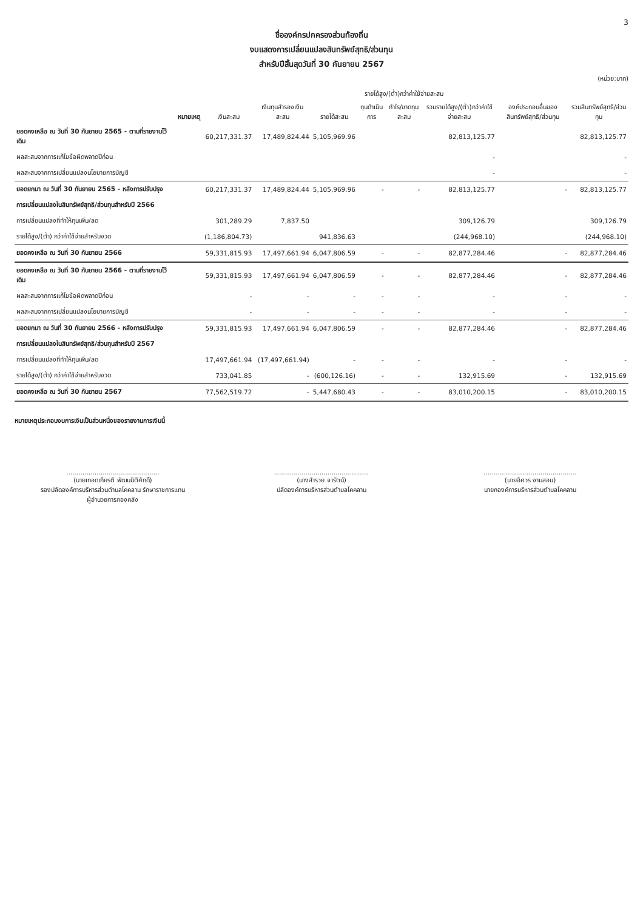3
ชื่อองค์กรปกครองส่วนท้องถิ่น
งบแสดงการเปลี่ยนแปลงสินทรัพย์สุทธิ/ส่วนทุน
สำหรับปีสิ้นสุดวันที่ 30 กันยายน 2567
(หน่วย:บาท)
| | หมายเหตุ | เงินสะสม | เงินทุนสำรองเงินสะสม | รายได้สูง/(ต่ำ)กว่าค่าใช้จ่ายสะสม | | | | องค์ประกอบอื่นของสินทรัพย์สุทธิ/ส่วนทุน | รวมสินทรัพย์สุทธิ/ส่วนทุน |
| --- | --- | --- | --- | --- | --- | --- | --- | --- | --- |
| | | | | รายได้สะสม | ทุนดำเนินการ | กำไร/ขาดทุนสะสม | รวมรายได้สูง/(ต่ำ)กว่าค่าใช้จ่ายสะสม | | |
| ยอดคงเหลือ ณ วันที่ 30 กันยายน 2565 - ตามที่รายงานไว้เดิม | | 60,217,331.37 | 17,489,824.44 | 5,105,969.96 | | | 82,813,125.77 | | 82,813,125.77 |
| ผลสะสมจากการแก้ไขข้อผิดพลาดปีก่อน | | | | | | | - | | - |
| ผลสะสมจากการเปลี่ยนแปลงนโยบายการบัญชี | | | | | | | - | | - |
| ยอดยกมา ณ วันที่ 30 กันยายน 2565 - หลังการปรับปรุง | | 60,217,331.37 | 17,489,824.44 | 5,105,969.96 | - | - | 82,813,125.77 | - | 82,813,125.77 |
| การเปลี่ยนแปลงในสินทรัพย์สุทธิ/ส่วนทุนสำหรับปี 2566 | | | | | | | | | |
| การเปลี่ยนแปลงที่ทำให้ทุนเพิ่ม/ลด | | 301,289.29 | 7,837.50 | | | | 309,126.79 | | 309,126.79 |
| รายได้สูง/(ต่ำ) กว่าค่าใช้จ่ายสำหรับงวด | | (1,186,804.73) | | 941,836.63 | | | (244,968.10) | | (244,968.10) |
| ยอดคงเหลือ ณ วันที่ 30 กันยายน 2566 | | 59,331,815.93 | 17,497,661.94 | 6,047,806.59 | - | - | 82,877,284.46 | - | 82,877,284.46 |
| ยอดคงเหลือ ณ วันที่ 30 กันยายน 2566 - ตามที่รายงานไว้เดิม | | 59,331,815.93 | 17,497,661.94 | 6,047,806.59 | - | - | 82,877,284.46 | - | 82,877,284.46 |
| ผลสะสมจากการแก้ไขข้อผิดพลาดปีก่อน | | - | - | - | - | - | - | - | - |
| ผลสะสมจากการเปลี่ยนแปลงนโยบายการบัญชี | | - | - | - | - | - | - | - | - |
| ยอดยกมา ณ วันที่ 30 กันยายน 2566 - หลังการปรับปรุง | | 59,331,815.93 | 17,497,661.94 | 6,047,806.59 | - | - | 82,877,284.46 | - | 82,877,284.46 |
| การเปลี่ยนแปลงในสินทรัพย์สุทธิ/ส่วนทุนสำหรับปี 2567 | | | | | | | | | |
| การเปลี่ยนแปลงที่ทำให้ทุนเพิ่ม/ลด | | 17,497,661.94 | (17,497,661.94) | - | - | - | - | - | - |
| รายได้สูง/(ต่ำ) กว่าค่าใช้จ่ายสำหรับงวด | | 733,041.85 | - | (600,126.16) | - | - | 132,915.69 | - | 132,915.69 |
| ยอดคงเหลือ ณ วันที่ 30 กันยายน 2567 | | 77,562,519.72 | - | 5,447,680.43 | - | - | 83,010,200.15 | - | 83,010,200.15 |
หมายเหตุประกอบงบการเงินเป็นส่วนหนึ่งของรายงานการเงินนี้
..............................................
(นายเทอดเกียรติ พัฒนนิติศักดิ์)
รองปลัดองค์การบริหารส่วนตำบลโคคลาน รักษาราชการแทน
ผู้อำนวยการกองคลัง
..............................................
(นางสำรวย จารัตน์)
ปลัดองค์การบริหารส่วนตำบลโคคลาน
..............................................
(นายอิศวร งามสอน)
นายกองค์การบริหารส่วนตำบลโคคลาน